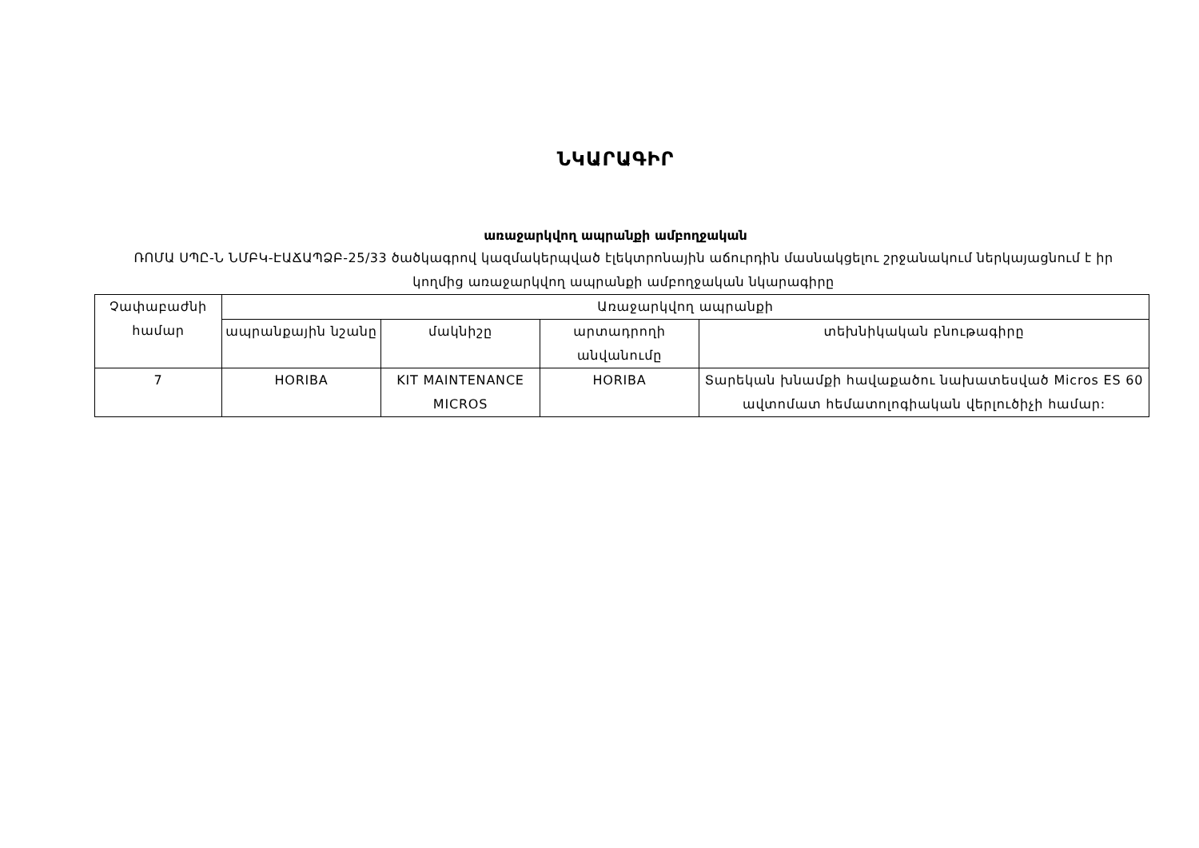ՆԿԱՐԱԳԻՐ
առաջարկվող ապրանքի ամբողջական
ՌՈՄԱ ՍՊԸ-Ն ՆՄԲԿ-ԷԱՃԱՊՁԲ-25/33 ծածկագրով կազմակերպված էլեկտրոնային աճուրդին մասնակցելու շրջանակում ներկայացնում է իր կողմից առաջարկվող ապրանքի ամբողջական նկարագիրը
| Չափաբաժնի համար | Առաջարկվող ապրանքի | | | |
| --- | --- | --- | --- | --- |
| | ապրանքային նշանը | մակնիշը | արտադրողի անվանումը | տեխնիկական բնութագիրը |
| 7 | HORIBA | KIT MAINTENANCE MICROS | HORIBA | Տարեկան խնամքի հավաքածու նախատեսված Micros ES 60 ավտոմատ հեմատոլոգիական վերլուծիչի համար: |